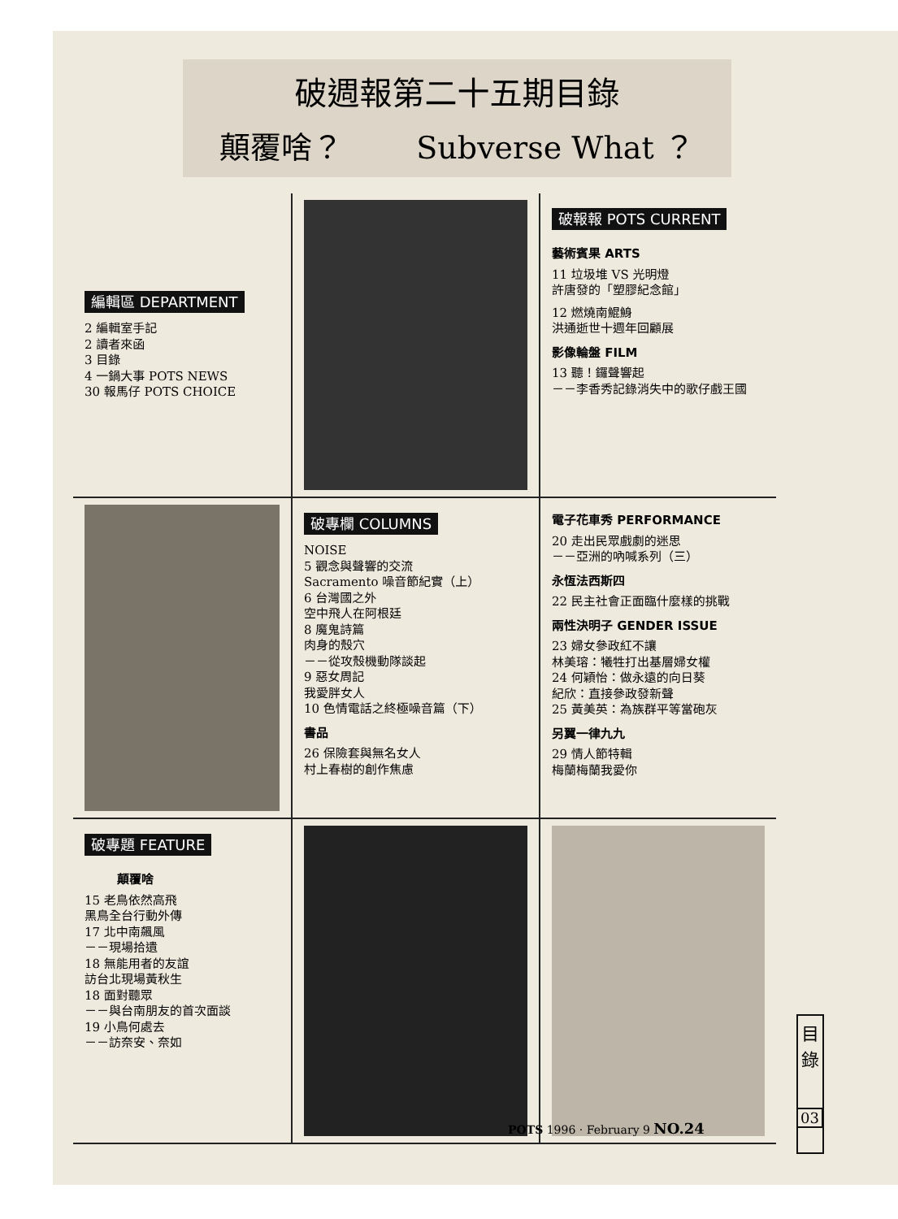破週報第二十五期目錄
顛覆啥？ Subverse What ？
編輯區 DEPARTMENT
2 編輯室手記
2 讀者來函
3 目錄
4 一鍋大事 POTS NEWS
30 報馬仔 POTS CHOICE
破報報 POTS CURRENT
藝術賓果 ARTS
11 垃圾堆 VS 光明燈
許唐發的「塑膠紀念館」
12 燃燒南鯤鯓
洪通逝世十週年回顧展
影像輪盤 FILM
13 聽！鑼聲響起
－－李香秀記錄消失中的歌仔戲王國
破專欄 COLUMNS
NOISE
5 觀念與聲響的交流
Sacramento 噪音節紀實（上）
6 台灣國之外
空中飛人在阿根廷
8 魔鬼詩篇
肉身的殼穴
－－從攻殼機動隊談起
9 惡女周記
我愛胖女人
10 色情電話之終極噪音篇（下）
書品
26 保險套與無名女人
村上春樹的創作焦慮
電子花車秀 PERFORMANCE
20 走出民眾戲劇的迷思
－－亞洲的吶喊系列（三）
永恆法西斯四
22 民主社會正面臨什麼樣的挑戰
兩性決明子 GENDER ISSUE
23 婦女參政紅不讓
林美瑢：犧牲打出基層婦女權
24 何穎怡：做永遠的向日葵
紀欣：直接參政發新聲
25 黃美英：為族群平等當砲灰
另翼一律九九
29 情人節特輯
梅蘭梅蘭我愛你
破專題 FEATURE
顛覆啥
15 老鳥依然高飛
黑鳥全台行動外傳
17 北中南飆風
－－現場拾遺
18 無能用者的友誼
訪台北現場黃秋生
18 面對聽眾
－－與台南朋友的首次面談
19 小鳥何處去
－－訪奈安、奈如
目
錄
03
POTS 1996 · February 9 NO.24